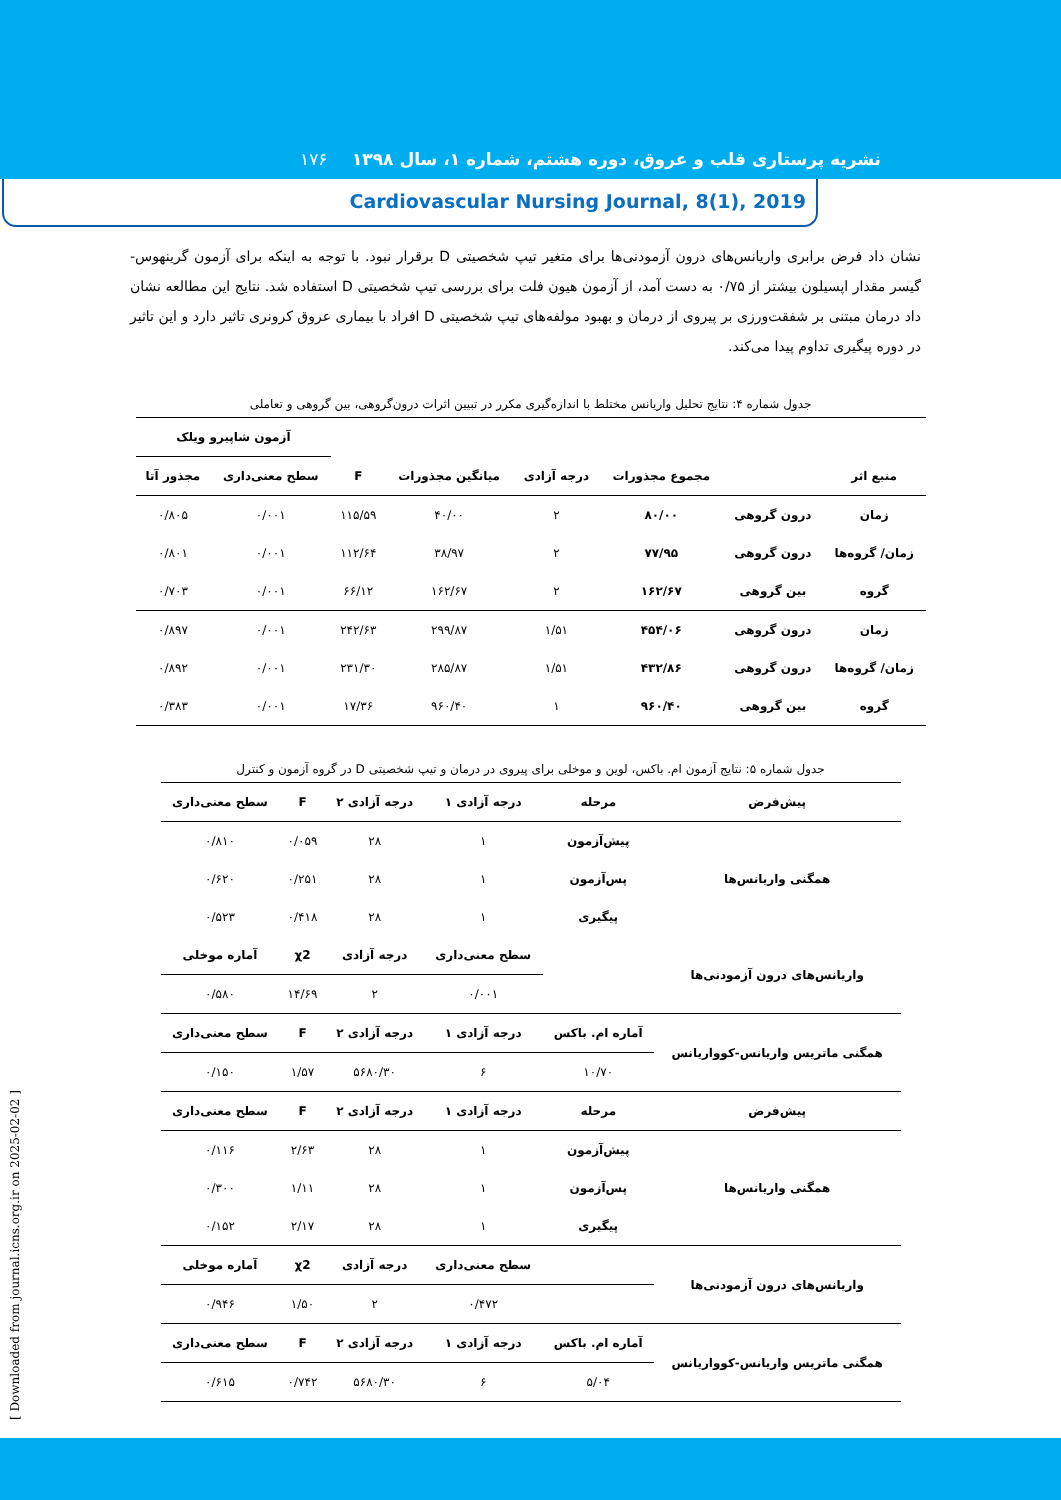نشریه پرستاری قلب و عروق، دوره هشتم، شماره ۱، سال ۱۳۹۸ ۱۷۶
Cardiovascular Nursing Journal, 8(1), 2019
نشان داد فرض برابری واریانس‌های درون آزمودنی‌ها برای متغیر تیپ شخصیتی D برقرار نبود. با توجه به اینکه برای آزمون گرینهوس-گیسر مقدار اپسیلون بیشتر از ۰/۷۵ به دست آمد، از آزمون هیون فلت برای بررسی تیپ شخصیتی D استفاده شد. نتایج این مطالعه نشان داد درمان مبتنی بر شفقت‌ورزی بر پیروی از درمان و بهبود مولفه‌های تیپ شخصیتی D افراد با بیماری عروق کرونری تاثیر دارد و این تاثیر در دوره پیگیری تداوم پیدا می‌کند.
جدول شماره ۴: نتایج تحلیل واریانس مختلط با اندازه‌گیری مکرر در تبیین اثرات درون‌گروهی، بین گروهی و تعاملی
| | | | | | | آزمون شاپیرو ویلک | |
| --- | --- | --- | --- | --- | --- | --- | --- |
| منبع اثر | | مجموع مجذورات | درجه آزادی | میانگین مجذورات | F | سطح معنی‌داری | مجذور آتا |
| زمان | درون گروهی | ۸۰/۰۰ | ۲ | ۴۰/۰۰ | ۱۱۵/۵۹ | ۰/۰۰۱ | ۰/۸۰۵ |
| زمان/ گروه‌ها | درون گروهی | ۷۷/۹۵ | ۲ | ۳۸/۹۷ | ۱۱۲/۶۴ | ۰/۰۰۱ | ۰/۸۰۱ |
| گروه | بین گروهی | ۱۶۲/۶۷ | ۲ | ۱۶۲/۶۷ | ۶۶/۱۲ | ۰/۰۰۱ | ۰/۷۰۳ |
| زمان | درون گروهی | ۴۵۴/۰۶ | ۱/۵۱ | ۲۹۹/۸۷ | ۲۴۲/۶۳ | ۰/۰۰۱ | ۰/۸۹۷ |
| زمان/ گروه‌ها | درون گروهی | ۴۳۲/۸۶ | ۱/۵۱ | ۲۸۵/۸۷ | ۲۳۱/۳۰ | ۰/۰۰۱ | ۰/۸۹۲ |
| گروه | بین گروهی | ۹۶۰/۴۰ | ۱ | ۹۶۰/۴۰ | ۱۷/۳۶ | ۰/۰۰۱ | ۰/۳۸۳ |
جدول شماره ۵: نتایج آزمون ام. باکس، لوین و موخلی برای پیروی در درمان و تیپ شخصیتی D در گروه آزمون و کنترل
| پیش‌فرض | مرحله | درجه آزادی ۱ | درجه آزادی ۲ | F | سطح معنی‌داری |
| --- | --- | --- | --- | --- | --- |
| همگنی واریانس‌ها | پیش‌آزمون | ۱ | ۲۸ | ۰/۰۵۹ | ۰/۸۱۰ |
| | پس‌آزمون | ۱ | ۲۸ | ۰/۲۵۱ | ۰/۶۲۰ |
| | پیگیری | ۱ | ۲۸ | ۰/۴۱۸ | ۰/۵۲۳ |
| واریانس‌های درون آزمودنی‌ها | | سطح معنی‌داری | درجه آزادی | χ2 | آماره موخلی |
| | | ۰/۰۰۱ | ۲ | ۱۴/۶۹ | ۰/۵۸۰ |
| همگنی ماتریس واریانس-کوواریانس | آماره ام. باکس | درجه آزادی ۱ | درجه آزادی ۲ | F | سطح معنی‌داری |
| | ۱۰/۷۰ | ۶ | ۵۶۸۰/۳۰ | ۱/۵۷ | ۰/۱۵۰ |
| پیش‌فرض | مرحله | درجه آزادی ۱ | درجه آزادی ۲ | F | سطح معنی‌داری |
| همگنی واریانس‌ها | پیش‌آزمون | ۱ | ۲۸ | ۲/۶۳ | ۰/۱۱۶ |
| | پس‌آزمون | ۱ | ۲۸ | ۱/۱۱ | ۰/۳۰۰ |
| | پیگیری | ۱ | ۲۸ | ۲/۱۷ | ۰/۱۵۲ |
| واریانس‌های درون آزمودنی‌ها | | سطح معنی‌داری | درجه آزادی | χ2 | آماره موخلی |
| | | ۰/۴۷۲ | ۲ | ۱/۵۰ | ۰/۹۴۶ |
| همگنی ماتریس واریانس-کوواریانس | آماره ام. باکس | درجه آزادی ۱ | درجه آزادی ۲ | F | سطح معنی‌داری |
| | ۵/۰۴ | ۶ | ۵۶۸۰/۳۰ | ۰/۷۴۲ | ۰/۶۱۵ |
[ Downloaded from journal.icns.org.ir on 2025-02-02 ]